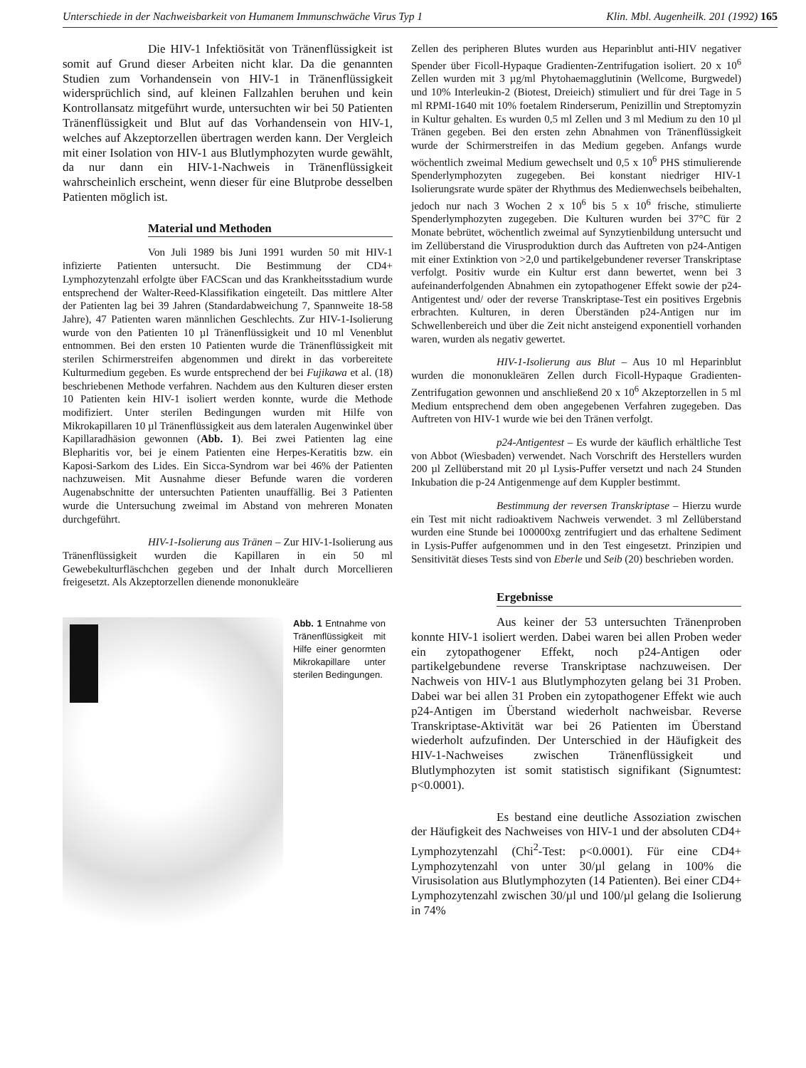Unterschiede in der Nachweisbarkeit von Humanem Immunschwäche Virus Typ 1 Klin. Mbl. Augenheilk. 201 (1992) 165
Die HIV-1 Infektiösität von Tränenflüssigkeit ist somit auf Grund dieser Arbeiten nicht klar. Da die genannten Studien zum Vorhandensein von HIV-1 in Tränenflüssigkeit widersprüchlich sind, auf kleinen Fallzahlen beruhen und kein Kontrollansatz mitgeführt wurde, untersuchten wir bei 50 Patienten Tränenflüssigkeit und Blut auf das Vorhandensein von HIV-1, welches auf Akzeptorzellen übertragen werden kann. Der Vergleich mit einer Isolation von HIV-1 aus Blutlymphozyten wurde gewählt, da nur dann ein HIV-1-Nachweis in Tränenflüssigkeit wahrscheinlich erscheint, wenn dieser für eine Blutprobe desselben Patienten möglich ist.
Material und Methoden
Von Juli 1989 bis Juni 1991 wurden 50 mit HIV-1 infizierte Patienten untersucht. Die Bestimmung der CD4+ Lymphozytenzahl erfolgte über FACScan und das Krankheitsstadium wurde entsprechend der Walter-Reed-Klassifikation eingeteilt. Das mittlere Alter der Patienten lag bei 39 Jahren (Standardabweichung 7, Spannweite 18-58 Jahre), 47 Patienten waren männlichen Geschlechts. Zur HIV-1-Isolierung wurde von den Patienten 10 µl Tränenflüssigkeit und 10 ml Venenblut entnommen. Bei den ersten 10 Patienten wurde die Tränenflüssigkeit mit sterilen Schirmerstreifen abgenommen und direkt in das vorbereitete Kulturmedium gegeben. Es wurde entsprechend der bei Fujikawa et al. (18) beschriebenen Methode verfahren. Nachdem aus den Kulturen dieser ersten 10 Patienten kein HIV-1 isoliert werden konnte, wurde die Methode modifiziert. Unter sterilen Bedingungen wurden mit Hilfe von Mikrokapillaren 10 µl Tränenflüssigkeit aus dem lateralen Augenwinkel über Kapillaradhäsion gewonnen (Abb. 1). Bei zwei Patienten lag eine Blepharitis vor, bei je einem Patienten eine Herpes-Keratitis bzw. ein Kaposi-Sarkom des Lides. Ein Sicca-Syndrom war bei 46% der Patienten nachzuweisen. Mit Ausnahme dieser Befunde waren die vorderen Augenabschnitte der untersuchten Patienten unauffällig. Bei 3 Patienten wurde die Untersuchung zweimal im Abstand von mehreren Monaten durchgeführt.
HIV-1-Isolierung aus Tränen – Zur HIV-1-Isolierung aus Tränenflüssigkeit wurden die Kapillaren in ein 50 ml Gewebekulturfläschchen gegeben und der Inhalt durch Morcellieren freigesetzt. Als Akzeptorzellen dienende mononukleäre
Abb. 1 Entnahme von Tränenflüssigkeit mit Hilfe einer genormten Mikrokapillare unter sterilen Bedingungen.
Zellen des peripheren Blutes wurden aus Heparinblut anti-HIV negativer Spender über Ficoll-Hypaque Gradienten-Zentrifugation isoliert. 20 x 10<sup>6</sup> Zellen wurden mit 3 µg/ml Phytohaemagglutinin (Wellcome, Burgwedel) und 10% Interleukin-2 (Biotest, Dreieich) stimuliert und für drei Tage in 5 ml RPMI-1640 mit 10% foetalem Rinderserum, Penizillin und Streptomyzin in Kultur gehalten. Es wurden 0,5 ml Zellen und 3 ml Medium zu den 10 µl Tränen gegeben. Bei den ersten zehn Abnahmen von Tränenflüssigkeit wurde der Schirmerstreifen in das Medium gegeben. Anfangs wurde wöchentlich zweimal Medium gewechselt und 0,5 x 10<sup>6</sup> PHS stimulierende Spenderlymphozyten zugegeben. Bei konstant niedriger HIV-1 Isolierungsrate wurde später der Rhythmus des Medienwechsels beibehalten, jedoch nur nach 3 Wochen 2 x 10<sup>6</sup> bis 5 x 10<sup>6</sup> frische, stimulierte Spenderlymphozyten zugegeben. Die Kulturen wurden bei 37°C für 2 Monate bebrütet, wöchentlich zweimal auf Synzytienbildung untersucht und im Zellüberstand die Virusproduktion durch das Auftreten von p24-Antigen mit einer Extinktion von >2,0 und partikelgebundener reverser Transkriptase verfolgt. Positiv wurde ein Kultur erst dann bewertet, wenn bei 3 aufeinanderfolgenden Abnahmen ein zytopathogener Effekt sowie der p24-Antigentest und/ oder der reverse Transkriptase-Test ein positives Ergebnis erbrachten. Kulturen, in deren Überständen p24-Antigen nur im Schwellenbereich und über die Zeit nicht ansteigend exponentiell vorhanden waren, wurden als negativ gewertet.
HIV-1-Isolierung aus Blut – Aus 10 ml Heparinblut wurden die mononukleären Zellen durch Ficoll-Hypaque Gradienten-Zentrifugation gewonnen und anschließend 20 x 10<sup>6</sup> Akzeptorzellen in 5 ml Medium entsprechend dem oben angegebenen Verfahren zugegeben. Das Auftreten von HIV-1 wurde wie bei den Tränen verfolgt.
p24-Antigentest – Es wurde der käuflich erhältliche Test von Abbot (Wiesbaden) verwendet. Nach Vorschrift des Herstellers wurden 200 µl Zellüberstand mit 20 µl Lysis-Puffer versetzt und nach 24 Stunden Inkubation die p-24 Antigenmenge auf dem Kuppler bestimmt.
Bestimmung der reversen Transkriptase – Hierzu wurde ein Test mit nicht radioaktivem Nachweis verwendet. 3 ml Zellüberstand wurden eine Stunde bei 100000xg zentrifugiert und das erhaltene Sediment in Lysis-Puffer aufgenommen und in den Test eingesetzt. Prinzipien und Sensitivität dieses Tests sind von Eberle und Seib (20) beschrieben worden.
Ergebnisse
Aus keiner der 53 untersuchten Tränenproben konnte HIV-1 isoliert werden. Dabei waren bei allen Proben weder ein zytopathogener Effekt, noch p24-Antigen oder partikelgebundene reverse Transkriptase nachzuweisen. Der Nachweis von HIV-1 aus Blutlymphozyten gelang bei 31 Proben. Dabei war bei allen 31 Proben ein zytopathogener Effekt wie auch p24-Antigen im Überstand wiederholt nachweisbar. Reverse Transkriptase-Aktivität war bei 26 Patienten im Überstand wiederholt aufzufinden. Der Unterschied in der Häufigkeit des HIV-1-Nachweises zwischen Tränenflüssigkeit und Blutlymphozyten ist somit statistisch signifikant (Signumtest: p<0.0001).
Es bestand eine deutliche Assoziation zwischen der Häufigkeit des Nachweises von HIV-1 und der absoluten CD4+ Lymphozytenzahl (Chi<sup>2</sup>-Test: p<0.0001). Für eine CD4+ Lymphozytenzahl von unter 30/µl gelang in 100% die Virusisolation aus Blutlymphozyten (14 Patienten). Bei einer CD4+ Lymphozytenzahl zwischen 30/µl und 100/µl gelang die Isolierung in 74%